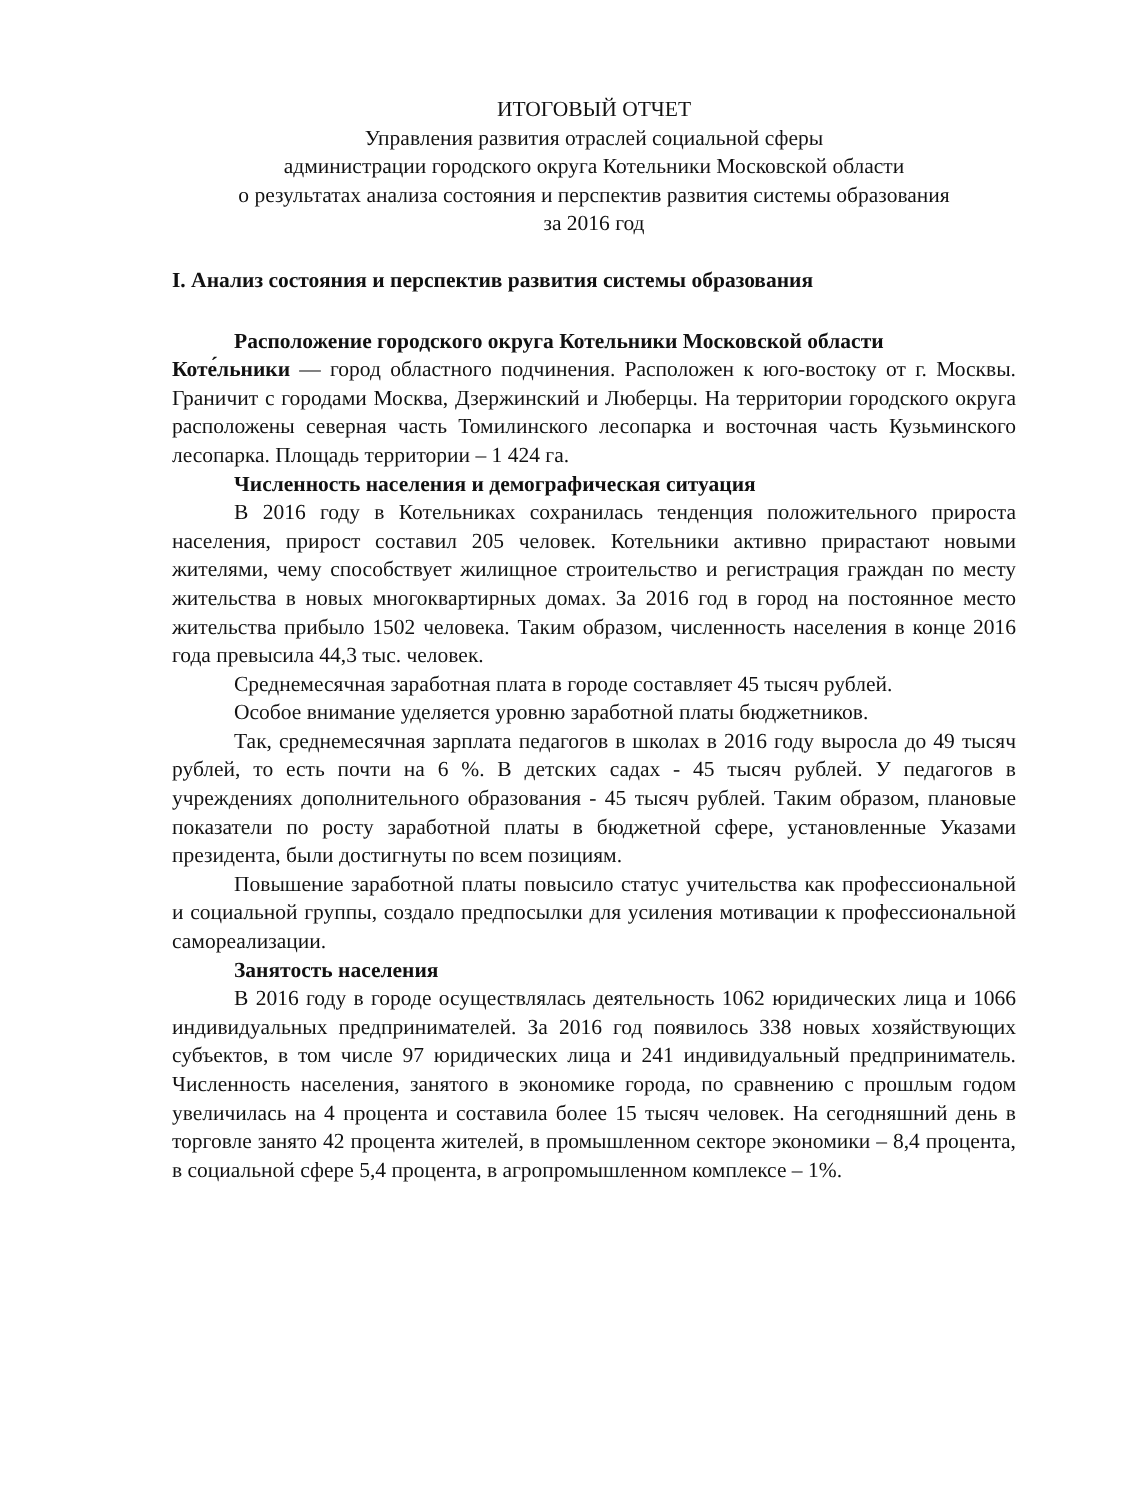ИТОГОВЫЙ ОТЧЕТ
Управления развития отраслей социальной сферы
администрации городского округа Котельники Московской области
о результатах анализа состояния и перспектив развития системы образования
за 2016 год
I. Анализ состояния и перспектив развития системы образования
Расположение городского округа Котельники Московской области
Коте́льники — город областного подчинения. Расположен к юго-востоку от г. Москвы. Граничит с городами Москва, Дзержинский и Люберцы. На территории городского округа расположены северная часть Томилинского лесопарка и восточная часть Кузьминского лесопарка. Площадь территории – 1 424 га.
Численность населения и демографическая ситуация
В 2016 году в Котельниках сохранилась тенденция положительного прироста населения, прирост составил 205 человек. Котельники активно прирастают новыми жителями, чему способствует жилищное строительство и регистрация граждан по месту жительства в новых многоквартирных домах. За 2016 год в город на постоянное место жительства прибыло 1502 человека. Таким образом, численность населения в конце 2016 года превысила 44,3 тыс. человек.
Среднемесячная заработная плата в городе составляет 45 тысяч рублей.
Особое внимание уделяется уровню заработной платы бюджетников.
Так, среднемесячная зарплата педагогов в школах в 2016 году выросла до 49 тысяч рублей, то есть почти на 6 %. В детских садах - 45 тысяч рублей. У педагогов в учреждениях дополнительного образования - 45 тысяч рублей. Таким образом, плановые показатели по росту заработной платы в бюджетной сфере, установленные Указами президента, были достигнуты по всем позициям.
Повышение заработной платы повысило статус учительства как профессиональной и социальной группы, создало предпосылки для усиления мотивации к профессиональной самореализации.
Занятость населения
В 2016 году в городе осуществлялась деятельность 1062 юридических лица и 1066 индивидуальных предпринимателей. За 2016 год появилось 338 новых хозяйствующих субъектов, в том числе 97 юридических лица и 241 индивидуальный предприниматель. Численность населения, занятого в экономике города, по сравнению с прошлым годом увеличилась на 4 процента и составила более 15 тысяч человек. На сегодняшний день в торговле занято 42 процента жителей, в промышленном секторе экономики – 8,4 процента, в социальной сфере 5,4 процента, в агропромышленном комплексе – 1%.